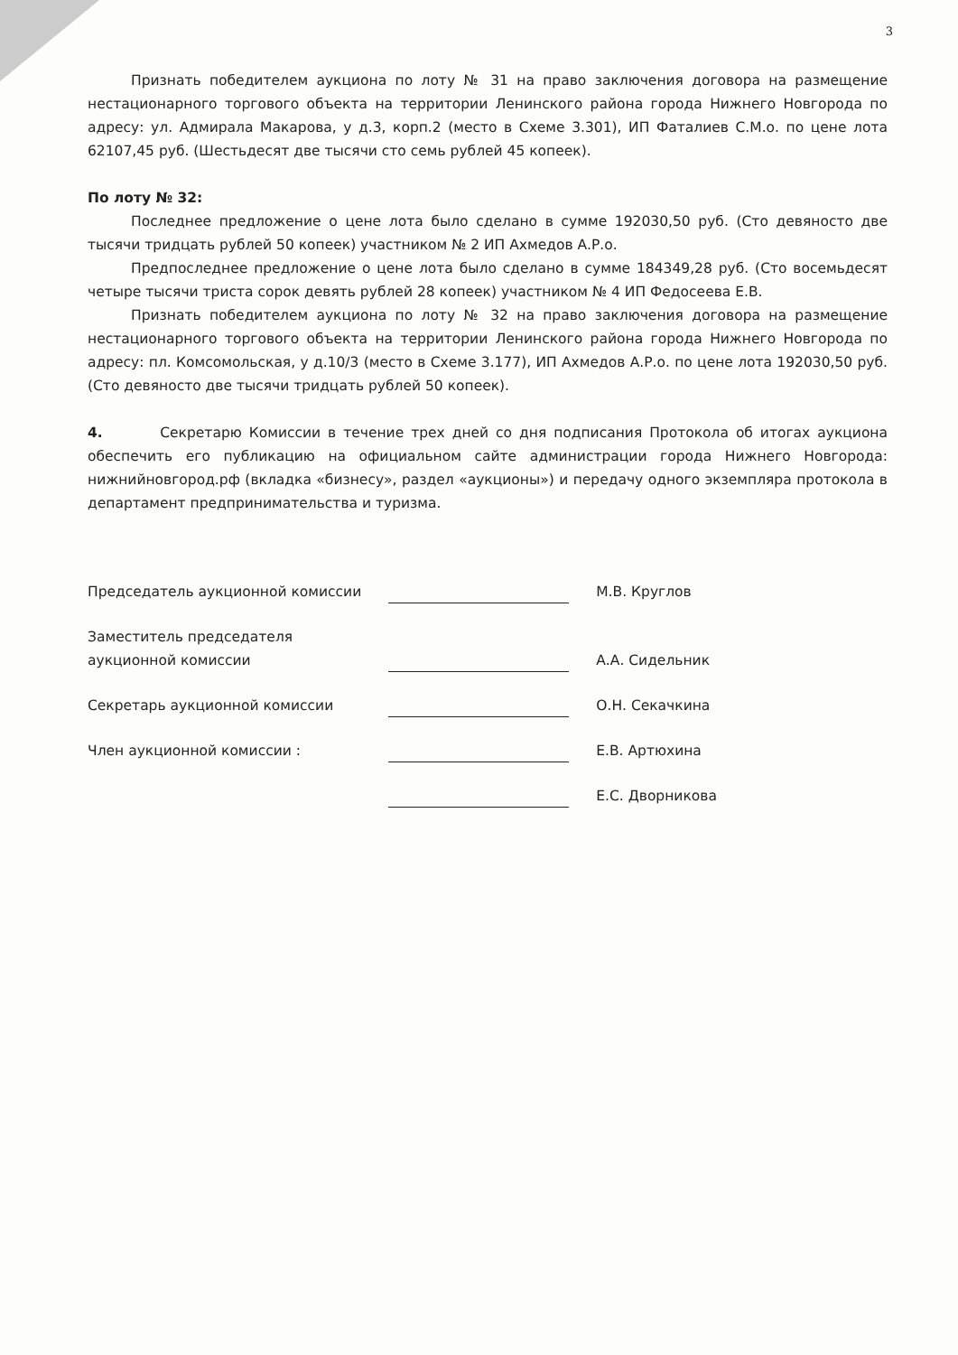3
Признать победителем аукциона по лоту № 31 на право заключения договора на размещение нестационарного торгового объекта на территории Ленинского района города Нижнего Новгорода по адресу: ул. Адмирала Макарова, у д.3, корп.2 (место в Схеме 3.301), ИП Фаталиев С.М.о. по цене лота 62107,45 руб. (Шестьдесят две тысячи сто семь рублей 45 копеек).
По лоту № 32:
Последнее предложение о цене лота было сделано в сумме 192030,50 руб. (Сто девяносто две тысячи тридцать рублей 50 копеек) участником № 2 ИП Ахмедов А.Р.о.
Предпоследнее предложение о цене лота было сделано в сумме 184349,28 руб. (Сто восемьдесят четыре тысячи триста сорок девять рублей 28 копеек) участником № 4 ИП Федосеева Е.В.
Признать победителем аукциона по лоту № 32 на право заключения договора на размещение нестационарного торгового объекта на территории Ленинского района города Нижнего Новгорода по адресу: пл. Комсомольская, у д.10/3 (место в Схеме 3.177), ИП Ахмедов А.Р.о. по цене лота 192030,50 руб. (Сто девяносто две тысячи тридцать рублей 50 копеек).
4. Секретарю Комиссии в течение трех дней со дня подписания Протокола об итогах аукциона обеспечить его публикацию на официальном сайте администрации города Нижнего Новгорода: нижнийновгород.рф (вкладка «бизнесу», раздел «аукционы») и передачу одного экземпляра протокола в департамент предпринимательства и туризма.
| Председатель аукционной комиссии | | М.В. Круглов |
| Заместитель председателя аукционной комиссии | | А.А. Сидельник |
| Секретарь аукционной комиссии | | О.Н. Секачкина |
| Член аукционной комиссии : | | Е.В. Артюхина |
| | | Е.С. Дворникова |